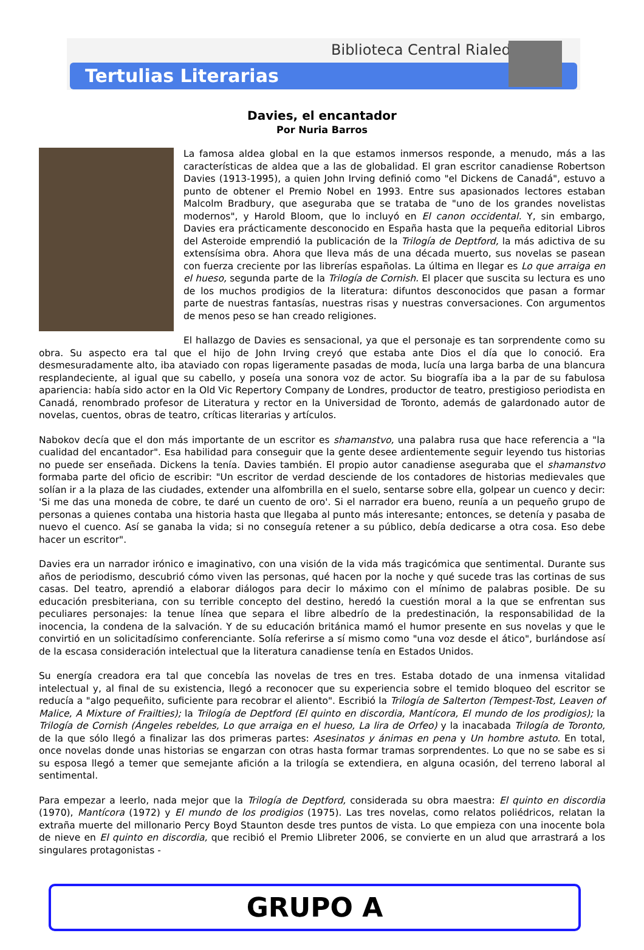Biblioteca Central Rialeda
Tertulias Literarias
Davies, el encantador
Por Nuria Barros
La famosa aldea global en la que estamos inmersos responde, a menudo, más a las características de aldea que a las de globalidad. El gran escritor canadiense Robertson Davies (1913-1995), a quien John Irving definió como "el Dickens de Canadá", estuvo a punto de obtener el Premio Nobel en 1993. Entre sus apasionados lectores estaban Malcolm Bradbury, que aseguraba que se trataba de "uno de los grandes novelistas modernos", y Harold Bloom, que lo incluyó en El canon occidental. Y, sin embargo, Davies era prácticamente desconocido en España hasta que la pequeña editorial Libros del Asteroide emprendió la publicación de la Trilogía de Deptford, la más adictiva de su extensísima obra. Ahora que lleva más de una década muerto, sus novelas se pasean con fuerza creciente por las librerías españolas. La última en llegar es Lo que arraiga en el hueso, segunda parte de la Trilogía de Cornish. El placer que suscita su lectura es uno de los muchos prodigios de la literatura: difuntos desconocidos que pasan a formar parte de nuestras fantasías, nuestras risas y nuestras conversaciones. Con argumentos de menos peso se han creado religiones.
El hallazgo de Davies es sensacional, ya que el personaje es tan sorprendente como su obra. Su aspecto era tal que el hijo de John Irving creyó que estaba ante Dios el día que lo conoció. Era desmesuradamente alto, iba ataviado con ropas ligeramente pasadas de moda, lucía una larga barba de una blancura resplandeciente, al igual que su cabello, y poseía una sonora voz de actor. Su biografía iba a la par de su fabulosa apariencia: había sido actor en la Old Vic Repertory Company de Londres, productor de teatro, prestigioso periodista en Canadá, renombrado profesor de Literatura y rector en la Universidad de Toronto, además de galardonado autor de novelas, cuentos, obras de teatro, críticas literarias y artículos.
Nabokov decía que el don más importante de un escritor es shamanstvo, una palabra rusa que hace referencia a "la cualidad del encantador". Esa habilidad para conseguir que la gente desee ardientemente seguir leyendo tus historias no puede ser enseñada. Dickens la tenía. Davies también. El propio autor canadiense aseguraba que el shamanstvo formaba parte del oficio de escribir: "Un escritor de verdad desciende de los contadores de historias medievales que solían ir a la plaza de las ciudades, extender una alfombrilla en el suelo, sentarse sobre ella, golpear un cuenco y decir: 'Si me das una moneda de cobre, te daré un cuento de oro'. Si el narrador era bueno, reunía a un pequeño grupo de personas a quienes contaba una historia hasta que llegaba al punto más interesante; entonces, se detenía y pasaba de nuevo el cuenco. Así se ganaba la vida; si no conseguía retener a su público, debía dedicarse a otra cosa. Eso debe hacer un escritor".
Davies era un narrador irónico e imaginativo, con una visión de la vida más tragicómica que sentimental. Durante sus años de periodismo, descubrió cómo viven las personas, qué hacen por la noche y qué sucede tras las cortinas de sus casas. Del teatro, aprendió a elaborar diálogos para decir lo máximo con el mínimo de palabras posible. De su educación presbiteriana, con su terrible concepto del destino, heredó la cuestión moral a la que se enfrentan sus peculiares personajes: la tenue línea que separa el libre albedrío de la predestinación, la responsabilidad de la inocencia, la condena de la salvación. Y de su educación británica mamó el humor presente en sus novelas y que le convirtió en un solicitadísimo conferenciante. Solía referirse a sí mismo como "una voz desde el ático", burlándose así de la escasa consideración intelectual que la literatura canadiense tenía en Estados Unidos.
Su energía creadora era tal que concebía las novelas de tres en tres. Estaba dotado de una inmensa vitalidad intelectual y, al final de su existencia, llegó a reconocer que su experiencia sobre el temido bloqueo del escritor se reducía a "algo pequeñito, suficiente para recobrar el aliento". Escribió la Trilogía de Salterton (Tempest-Tost, Leaven of Malice, A Mixture of Frailties); la Trilogía de Deptford (El quinto en discordia, Mantícora, El mundo de los prodigios); la Trilogía de Cornish (Ángeles rebeldes, Lo que arraiga en el hueso, La lira de Orfeo) y la inacabada Trilogía de Toronto, de la que sólo llegó a finalizar las dos primeras partes: Asesinatos y ánimas en pena y Un hombre astuto. En total, once novelas donde unas historias se engarzan con otras hasta formar tramas sorprendentes. Lo que no se sabe es si su esposa llegó a temer que semejante afición a la trilogía se extendiera, en alguna ocasión, del terreno laboral al sentimental.
Para empezar a leerlo, nada mejor que la Trilogía de Deptford, considerada su obra maestra: El quinto en discordia (1970), Mantícora (1972) y El mundo de los prodigios (1975). Las tres novelas, como relatos poliédricos, relatan la extraña muerte del millonario Percy Boyd Staunton desde tres puntos de vista. Lo que empieza con una inocente bola de nieve en El quinto en discordia, que recibió el Premio Llibreter 2006, se convierte en un alud que arrastrará a los singulares protagonistas -
GRUPO A